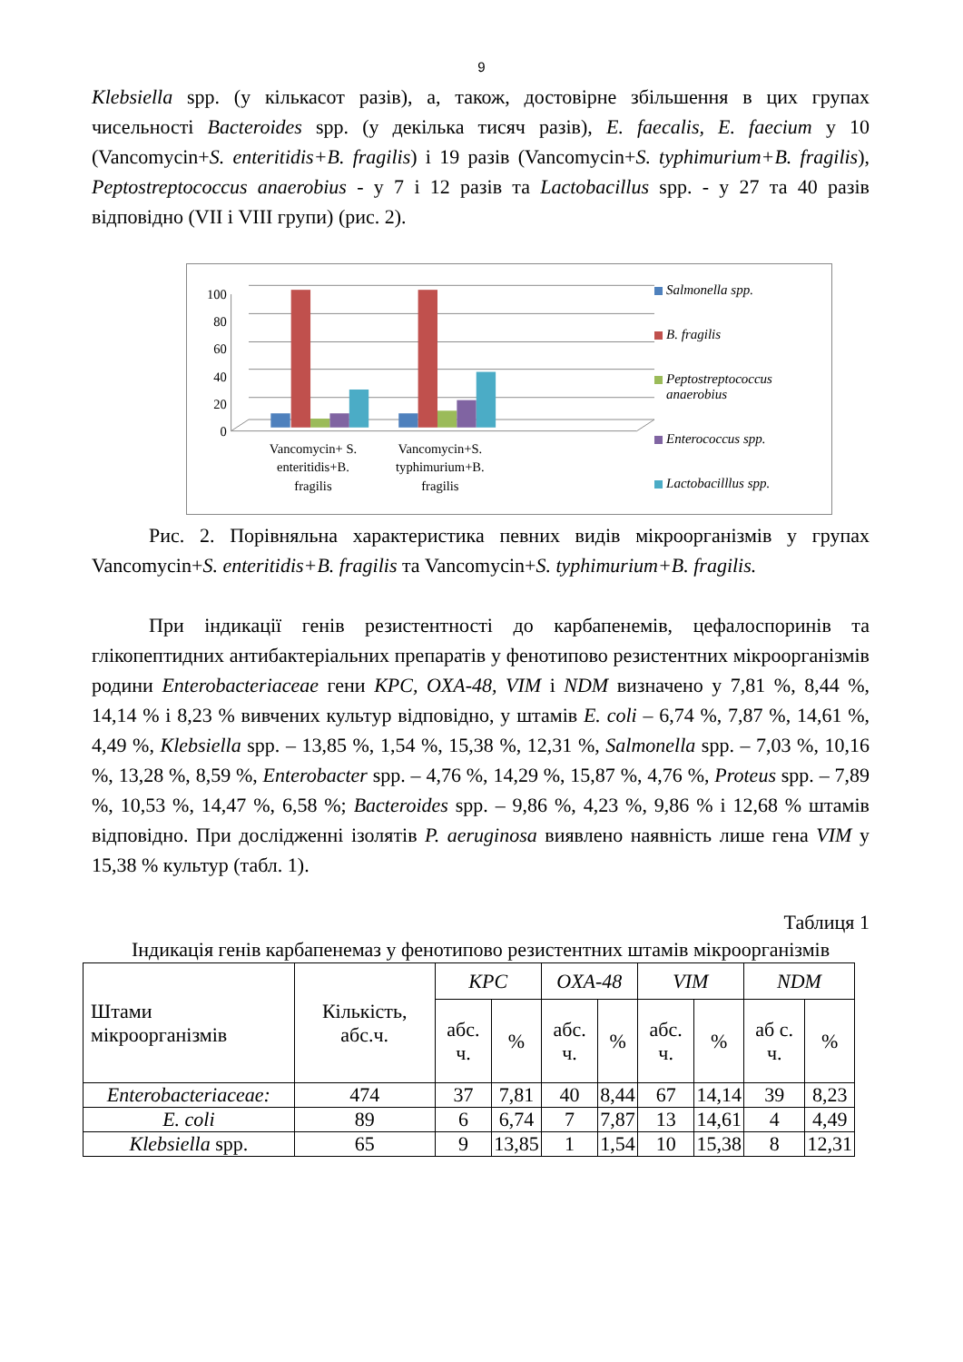9
Klebsiella spp. (у кількасот разів), а, також, достовірне збільшення в цих групах чисельності Bacteroides spp. (у декілька тисяч разів), E. faecalis, E. faecium у 10 (Vancomycin+S. enteritidis+B. fragilis) і 19 разів (Vancomycin+S. typhimurium+B. fragilis), Peptostreptococcus anaerobius - у 7 і 12 разів та Lactobacillus spp. - у 27 та 40 разів відповідно (VII і VIII групи) (рис. 2).
100
80
60
40
20
0
Vancomycin+ S.
enteritidis+B.
fragilis
Vancomycin+S.
typhimurium+B.
fragilis
Salmonella spp.
B. fragilis
Peptostreptococcus anaerobius
Enterococcus spp.
Lactobacilllus spp.
Рис. 2. Порівняльна характеристика певних видів мікроорганізмів у групах Vancomycin+S. enteritidis+B. fragilis та Vancomycin+S. typhimurium+B. fragilis.
При індикації генів резистентності до карбапенемів, цефалоспоринів та глікопептидних антибактеріальних препаратів у фенотипово резистентних мікроорганізмів родини Enterobacteriaceae гени KPC, OXA-48, VIM і NDM визначено у 7,81 %, 8,44 %, 14,14 % і 8,23 % вивчених культур відповідно, у штамів E. coli – 6,74 %, 7,87 %, 14,61 %, 4,49 %, Klebsiella spp. – 13,85 %, 1,54 %, 15,38 %, 12,31 %, Salmonella spp. – 7,03 %, 10,16 %, 13,28 %, 8,59 %, Enterobacter spp. – 4,76 %, 14,29 %, 15,87 %, 4,76 %, Proteus spp. – 7,89 %, 10,53 %, 14,47 %, 6,58 %; Bacteroides spp. – 9,86 %, 4,23 %, 9,86 % і 12,68 % штамів відповідно. При дослідженні ізолятів P. aeruginosa виявлено наявність лише гена VIM у 15,38 % культур (табл. 1).
Таблиця 1
Індикація генів карбапенемаз у фенотипово резистентних штамів мікроорганізмів
| Штами мікроорганізмів | Кількість, абс.ч. | KPC | | OXA-48 | | VIM | | NDM | |
| --- | --- | --- | --- | --- | --- | --- | --- | --- | --- |
| | | абс. ч. | % | абс. ч. | % | абс. ч. | % | аб с. ч. | % |
| Enterobacteriaceae: | 474 | 37 | 7,81 | 40 | 8,44 | 67 | 14,14 | 39 | 8,23 |
| E. coli | 89 | 6 | 6,74 | 7 | 7,87 | 13 | 14,61 | 4 | 4,49 |
| Klebsiella spp. | 65 | 9 | 13,85 | 1 | 1,54 | 10 | 15,38 | 8 | 12,31 |